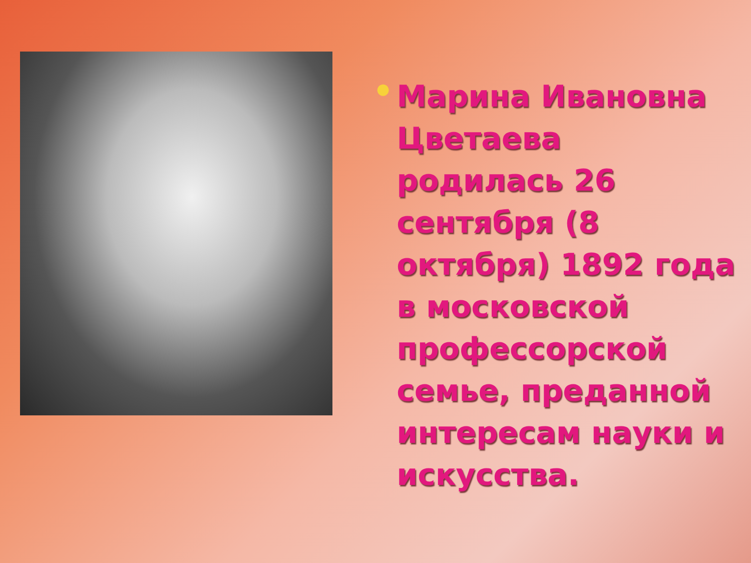●
Марина Ивановна Цветаева родилась 26 сентября (8 октября) 1892 года в московской профессорской семье, преданной интересам науки и искусства.